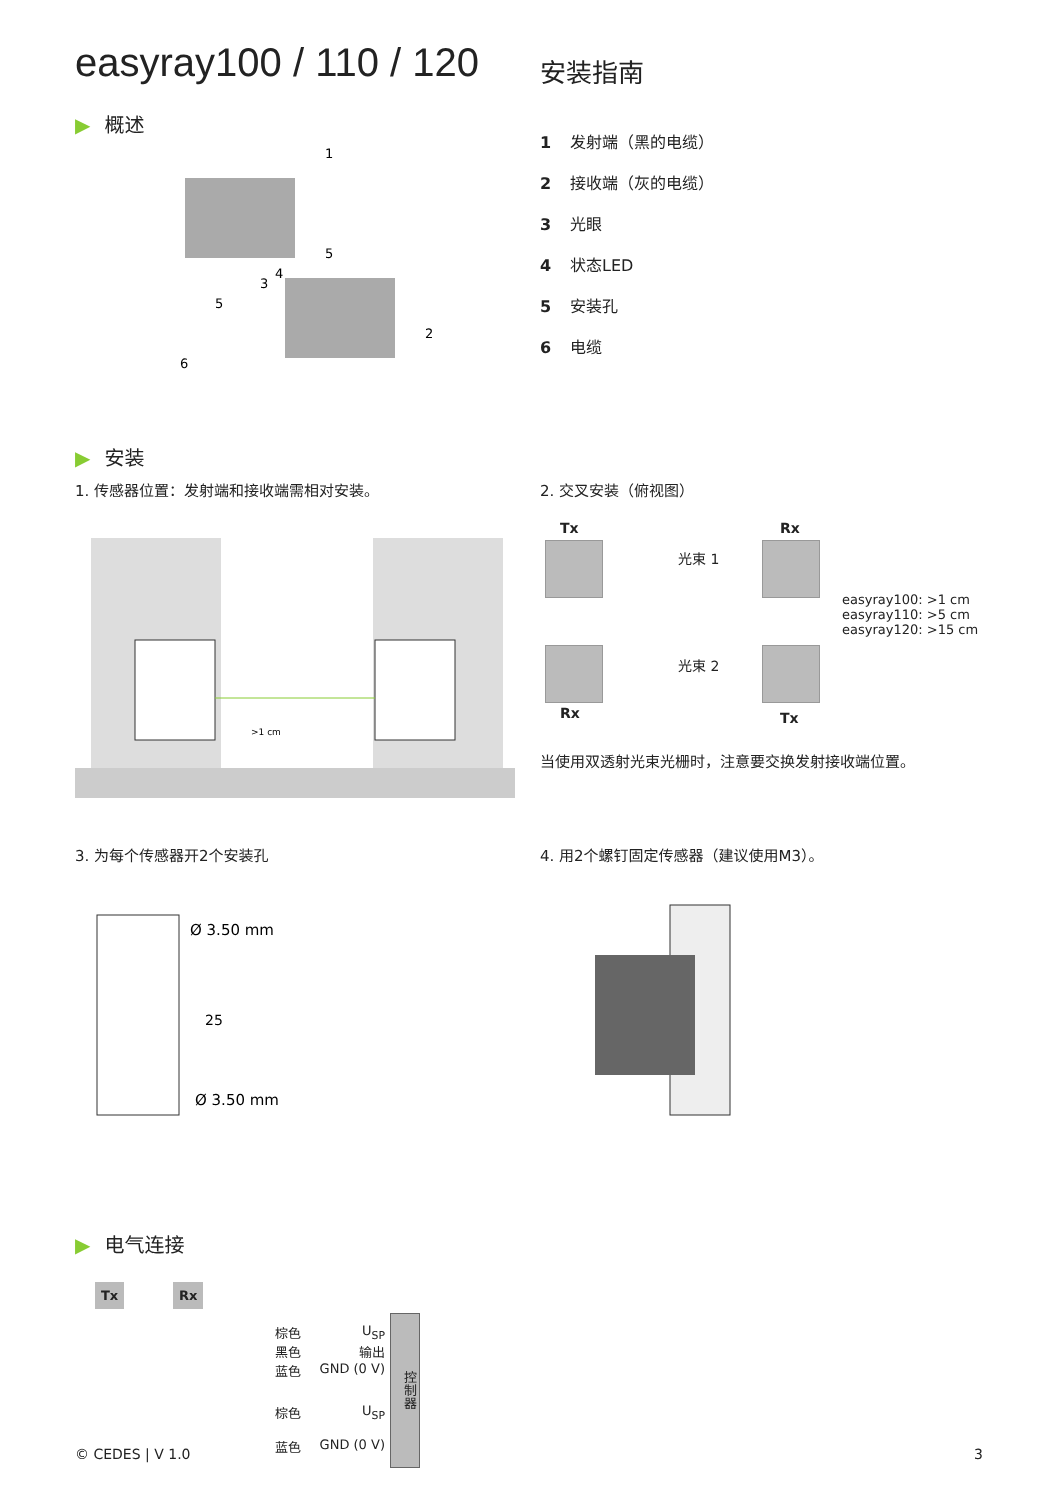easyray100 / 110 / 120
安装指南
▶ 概述
1
2
3
4
5
5
6
1 发射端（黑的电缆）
2 接收端（灰的电缆）
3 光眼
4 状态LED
5 安装孔
6 电缆
▶ 安装
1. 传感器位置：发射端和接收端需相对安装。
>1 cm
2. 交叉安装（俯视图）
Tx Rx
光束 1
光束 2
easyray100: >1 cm
easyray110: >5 cm
easyray120: >15 cm
Rx Tx
当使用双透射光束光栅时，注意要交换发射接收端位置。
3. 为每个传感器开2个安装孔
Ø 3.50 mm
25
Ø 3.50 mm
4. 用2个螺钉固定传感器（建议使用M3）。
▶ 电气连接
Tx Rx
棕色 U<sub>SP</sub>
黑色 输出
蓝色 GND (0 V)
棕色 U<sub>SP</sub>
蓝色 GND (0 V)
控制器
© CEDES | V 1.0 3